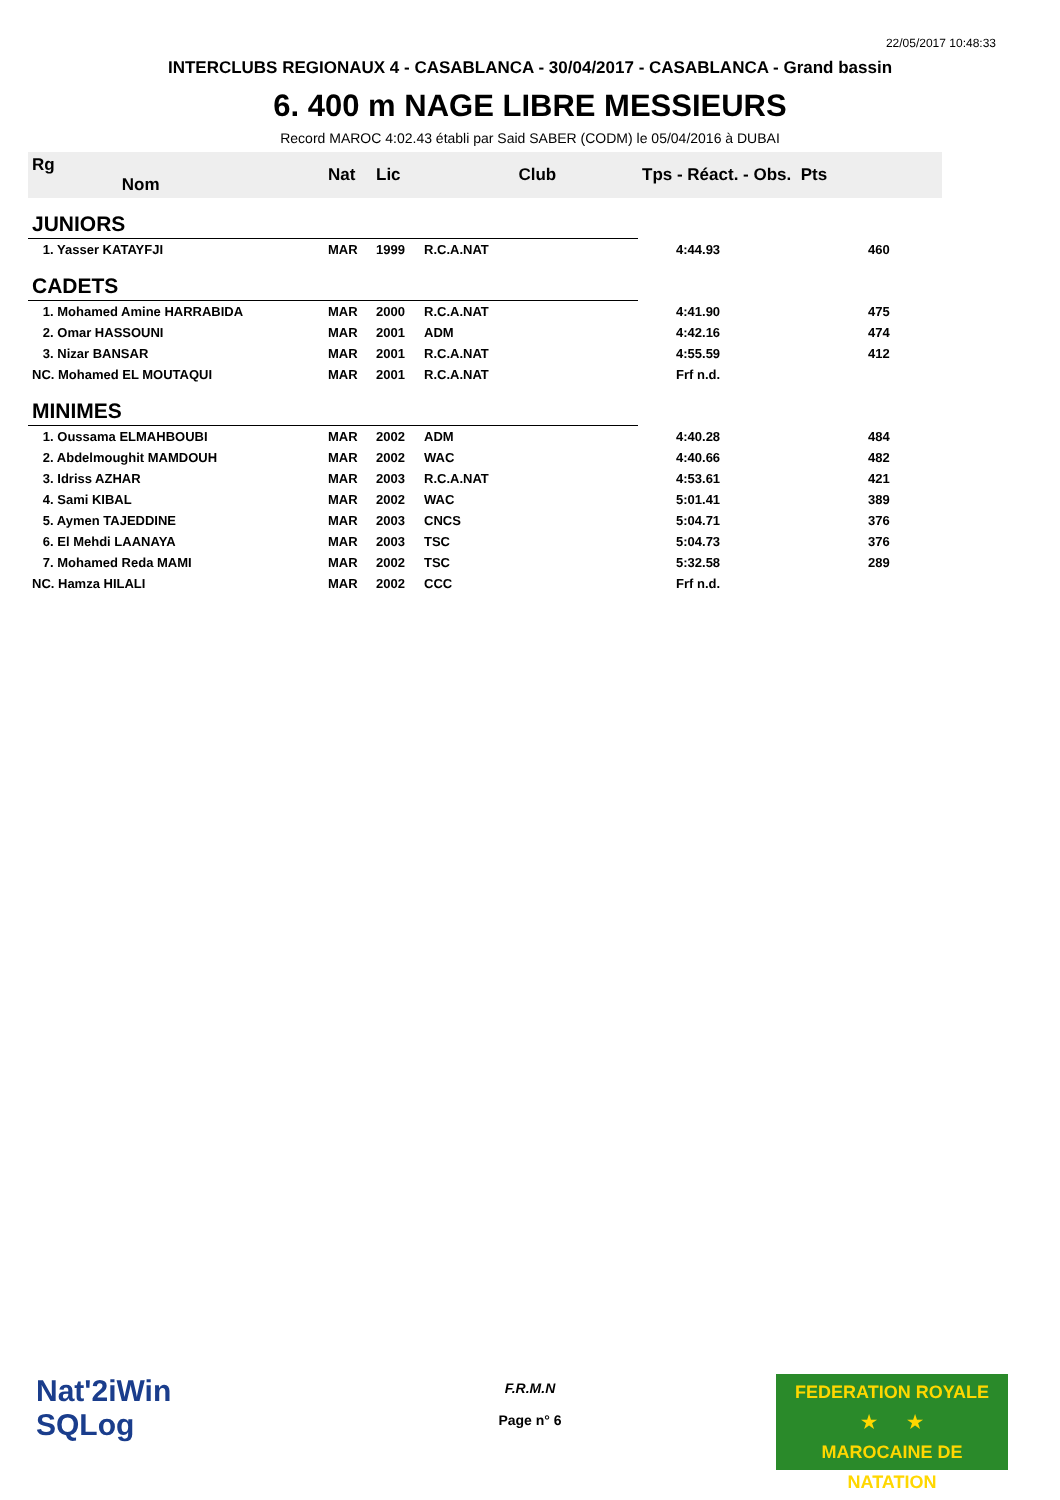22/05/2017 10:48:33
INTERCLUBS REGIONAUX 4 - CASABLANCA - 30/04/2017 - CASABLANCA - Grand bassin
6. 400 m NAGE LIBRE MESSIEURS
Record MAROC 4:02.43 établi par Said SABER (CODM) le 05/04/2016 à DUBAI
| Rg Nom | | Nat | Lic | Club | Tps - Réact. - Obs. Pts | |
| --- | --- | --- | --- | --- | --- | --- |
| JUNIORS | | | | | | |
| 1. Yasser KATAYFJI | | MAR | 1999 | R.C.A.NAT | 4:44.93 | 460 |
| CADETS | | | | | | |
| 1. Mohamed Amine HARRABIDA | | MAR | 2000 | R.C.A.NAT | 4:41.90 | 475 |
| 2. Omar HASSOUNI | | MAR | 2001 | ADM | 4:42.16 | 474 |
| 3. Nizar BANSAR | | MAR | 2001 | R.C.A.NAT | 4:55.59 | 412 |
| NC. Mohamed EL MOUTAQUI | | MAR | 2001 | R.C.A.NAT | Frf n.d. | |
| MINIMES | | | | | | |
| 1. Oussama ELMAHBOUBI | | MAR | 2002 | ADM | 4:40.28 | 484 |
| 2. Abdelmoughit MAMDOUH | | MAR | 2002 | WAC | 4:40.66 | 482 |
| 3. Idriss AZHAR | | MAR | 2003 | R.C.A.NAT | 4:53.61 | 421 |
| 4. Sami KIBAL | | MAR | 2002 | WAC | 5:01.41 | 389 |
| 5. Aymen TAJEDDINE | | MAR | 2003 | CNCS | 5:04.71 | 376 |
| 6. El Mehdi LAANAYA | | MAR | 2003 | TSC | 5:04.73 | 376 |
| 7. Mohamed Reda MAMI | | MAR | 2002 | TSC | 5:32.58 | 289 |
| NC. Hamza HILALI | | MAR | 2002 | CCC | Frf n.d. | |
Nat'2iWin
SQLog
F.R.M.N
Page n° 6
FEDERATION ROYALE
★ ★
MAROCAINE DE NATATION